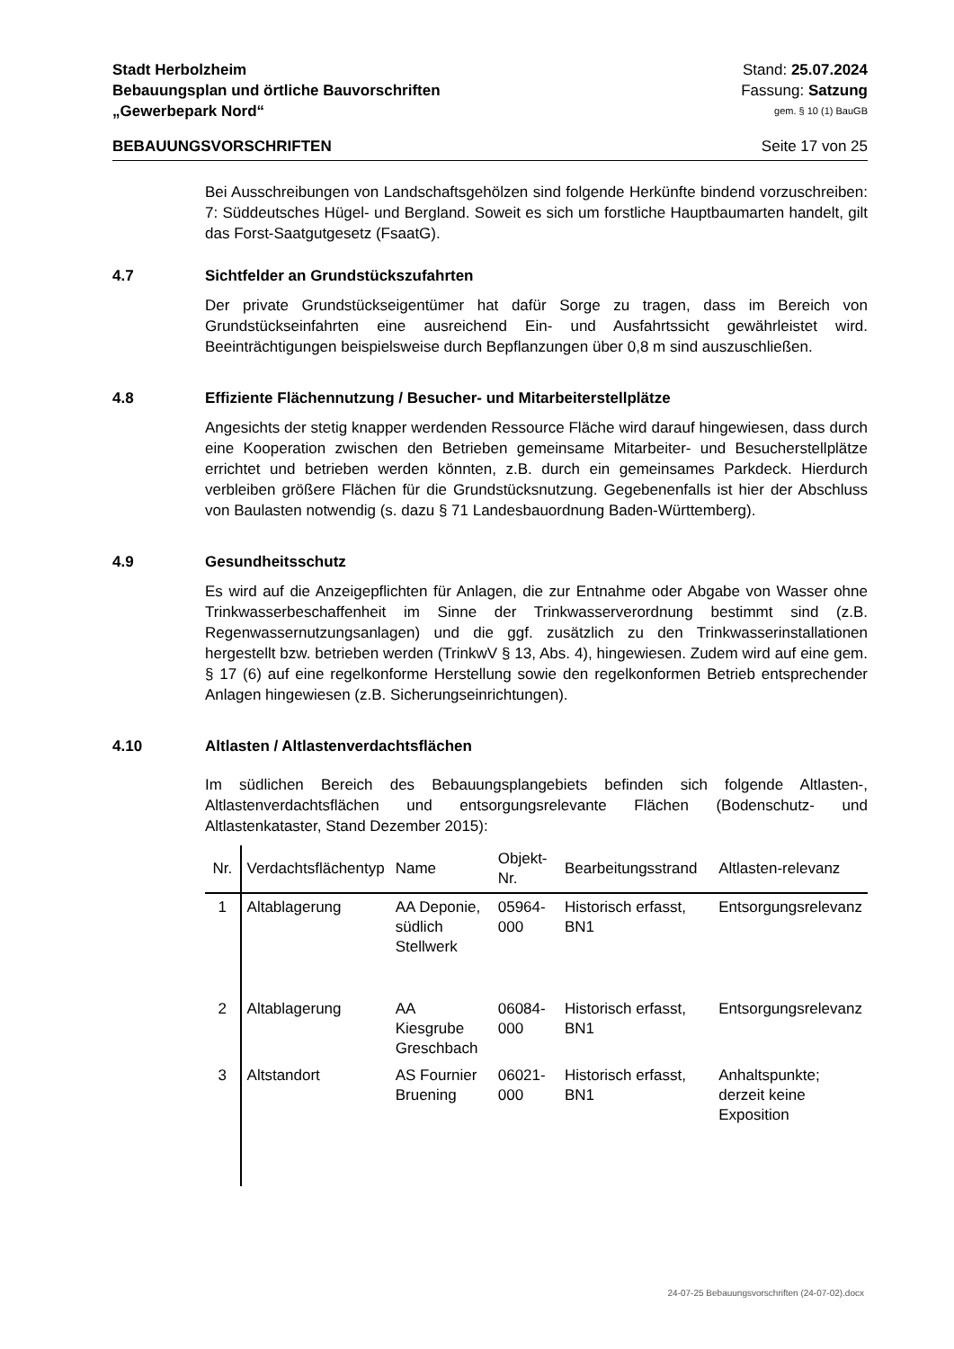Stadt Herbolzheim Stand: 25.07.2024
Bebauungsplan und örtliche Bauvorschriften Fassung: Satzung
„Gewerbepark Nord“gem. § 10 (1) BauGB
BEBAUUNGSVORSCHRIFTEN Seite 17 von 25
Bei Ausschreibungen von Landschaftsgehölzen sind folgende Herkünfte bindend vorzuschreiben: 7: Süddeutsches Hügel- und Bergland. Soweit es sich um forstliche Hauptbaumarten handelt, gilt das Forst-Saatgutgesetz (FsaatG).
4.7 Sichtfelder an Grundstückszufahrten
Der private Grundstückseigentümer hat dafür Sorge zu tragen, dass im Bereich von Grundstückseinfahrten eine ausreichend Ein- und Ausfahrtssicht gewährleistet wird. Beeinträchtigungen beispielsweise durch Bepflanzungen über 0,8 m sind auszuschließen.
4.8 Effiziente Flächennutzung / Besucher- und Mitarbeiterstellplätze
Angesichts der stetig knapper werdenden Ressource Fläche wird darauf hingewiesen, dass durch eine Kooperation zwischen den Betrieben gemeinsame Mitarbeiter- und Besucherstellplätze errichtet und betrieben werden könnten, z.B. durch ein gemeinsames Parkdeck. Hierdurch verbleiben größere Flächen für die Grundstücksnutzung. Gegebenenfalls ist hier der Abschluss von Baulasten notwendig (s. dazu § 71 Landesbauordnung Baden-Württemberg).
4.9 Gesundheitsschutz
Es wird auf die Anzeigepflichten für Anlagen, die zur Entnahme oder Abgabe von Wasser ohne Trinkwasserbeschaffenheit im Sinne der Trinkwasserverordnung bestimmt sind (z.B. Regenwassernutzungsanlagen) und die ggf. zusätzlich zu den Trinkwasserinstallationen hergestellt bzw. betrieben werden (TrinkwV § 13, Abs. 4), hingewiesen. Zudem wird auf eine gem. § 17 (6) auf eine regelkonforme Herstellung sowie den regelkonformen Betrieb entsprechender Anlagen hingewiesen (z.B. Sicherungseinrichtungen).
4.10 Altlasten / Altlastenverdachtsflächen
Im südlichen Bereich des Bebauungsplangebiets befinden sich folgende Altlasten-, Altlastenverdachtsflächen und entsorgungsrelevante Flächen (Bodenschutz- und Altlastenkataster, Stand Dezember 2015):
| Nr. | Verdachtsflächentyp | Name | Objekt-Nr. | Bearbeitungsstrand | Altlasten-relevanz |
| --- | --- | --- | --- | --- | --- |
| 1 | Altablagerung | AA Deponie, südlich Stellwerk | 05964-000 | Historisch erfasst, BN1 | Entsorgungsrelevanz |
| 2 | Altablagerung | AA Kiesgrube Greschbach | 06084-000 | Historisch erfasst, BN1 | Entsorgungsrelevanz |
| 3 | Altstandort | AS Fournier Bruening | 06021-000 | Historisch erfasst, BN1 | Anhaltspunkte; derzeit keine Exposition |
24-07-25 Bebauungsvorschriften (24-07-02).docx